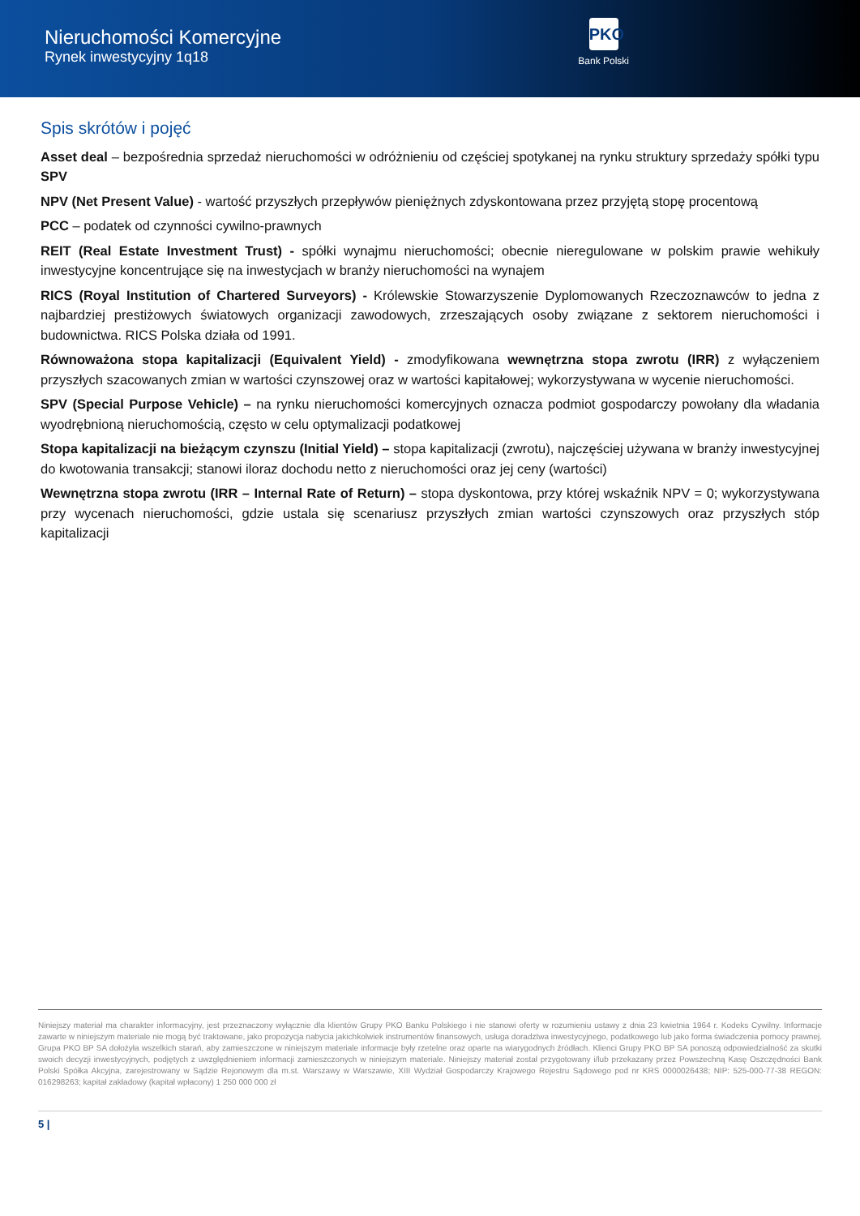Nieruchomości Komercyjne
Rynek inwestycyjny 1q18
PKO
Bank Polski
Spis skrótów i pojęć
Asset deal – bezpośrednia sprzedaż nieruchomości w odróżnieniu od częściej spotykanej na rynku struktury sprzedaży spółki typu SPV
NPV (Net Present Value) - wartość przyszłych przepływów pieniężnych zdyskontowana przez przyjętą stopę procentową
PCC – podatek od czynności cywilno-prawnych
REIT (Real Estate Investment Trust) - spółki wynajmu nieruchomości; obecnie nieregulowane w polskim prawie wehikuły inwestycyjne koncentrujące się na inwestycjach w branży nieruchomości na wynajem
RICS (Royal Institution of Chartered Surveyors) - Królewskie Stowarzyszenie Dyplomowanych Rzeczoznawców to jedna z najbardziej prestiżowych światowych organizacji zawodowych, zrzeszających osoby związane z sektorem nieruchomości i budownictwa. RICS Polska działa od 1991.
Równoważona stopa kapitalizacji (Equivalent Yield) - zmodyfikowana wewnętrzna stopa zwrotu (IRR) z wyłączeniem przyszłych szacowanych zmian w wartości czynszowej oraz w wartości kapitałowej; wykorzystywana w wycenie nieruchomości.
SPV (Special Purpose Vehicle) – na rynku nieruchomości komercyjnych oznacza podmiot gospodarczy powołany dla władania wyodrębnioną nieruchomością, często w celu optymalizacji podatkowej
Stopa kapitalizacji na bieżącym czynszu (Initial Yield) – stopa kapitalizacji (zwrotu), najczęściej używana w branży inwestycyjnej do kwotowania transakcji; stanowi iloraz dochodu netto z nieruchomości oraz jej ceny (wartości)
Wewnętrzna stopa zwrotu (IRR – Internal Rate of Return) – stopa dyskontowa, przy której wskaźnik NPV = 0; wykorzystywana przy wycenach nieruchomości, gdzie ustala się scenariusz przyszłych zmian wartości czynszowych oraz przyszłych stóp kapitalizacji
Niniejszy materiał ma charakter informacyjny, jest przeznaczony wyłącznie dla klientów Grupy PKO Banku Polskiego i nie stanowi oferty w rozumieniu ustawy z dnia 23 kwietnia 1964 r. Kodeks Cywilny. Informacje zawarte w niniejszym materiale nie mogą być traktowane, jako propozycja nabycia jakichkolwiek instrumentów finansowych, usługa doradztwa inwestycyjnego, podatkowego lub jako forma świadczenia pomocy prawnej. Grupa PKO BP SA dołożyła wszelkich starań, aby zamieszczone w niniejszym materiale informacje były rzetelne oraz oparte na wiarygodnych źródłach. Klienci Grupy PKO BP SA ponoszą odpowiedzialność za skutki swoich decyzji inwestycyjnych, podjętych z uwzględnieniem informacji zamieszczonych w niniejszym materiale. Niniejszy materiał został przygotowany i/lub przekazany przez Powszechną Kasę Oszczędności Bank Polski Spółka Akcyjna, zarejestrowany w Sądzie Rejonowym dla m.st. Warszawy w Warszawie, XIII Wydział Gospodarczy Krajowego Rejestru Sądowego pod nr KRS 0000026438; NIP: 525-000-77-38 REGON: 016298263; kapitał zakładowy (kapitał wpłacony) 1 250 000 000 zł
5 |